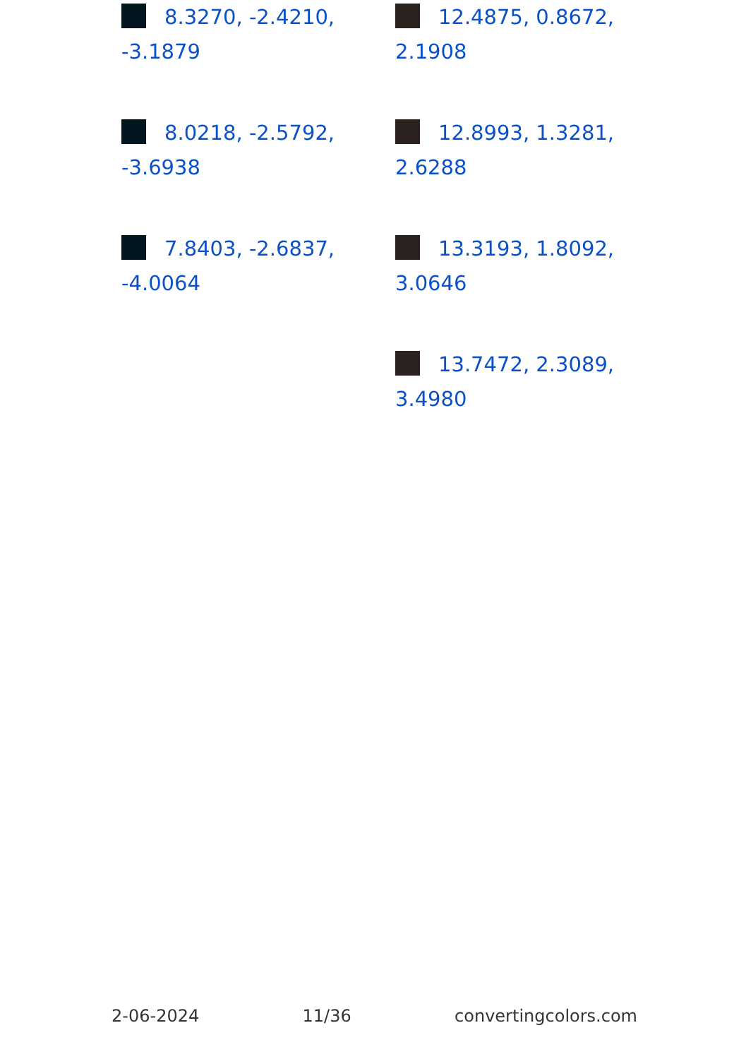8.3270, -2.4210, -3.1879
8.0218, -2.5792, -3.6938
7.8403, -2.6837, -4.0064
12.4875, 0.8672, 2.1908
12.8993, 1.3281, 2.6288
13.3193, 1.8092, 3.0646
13.7472, 2.3089, 3.4980
2-06-2024 11/36 convertingcolors.com